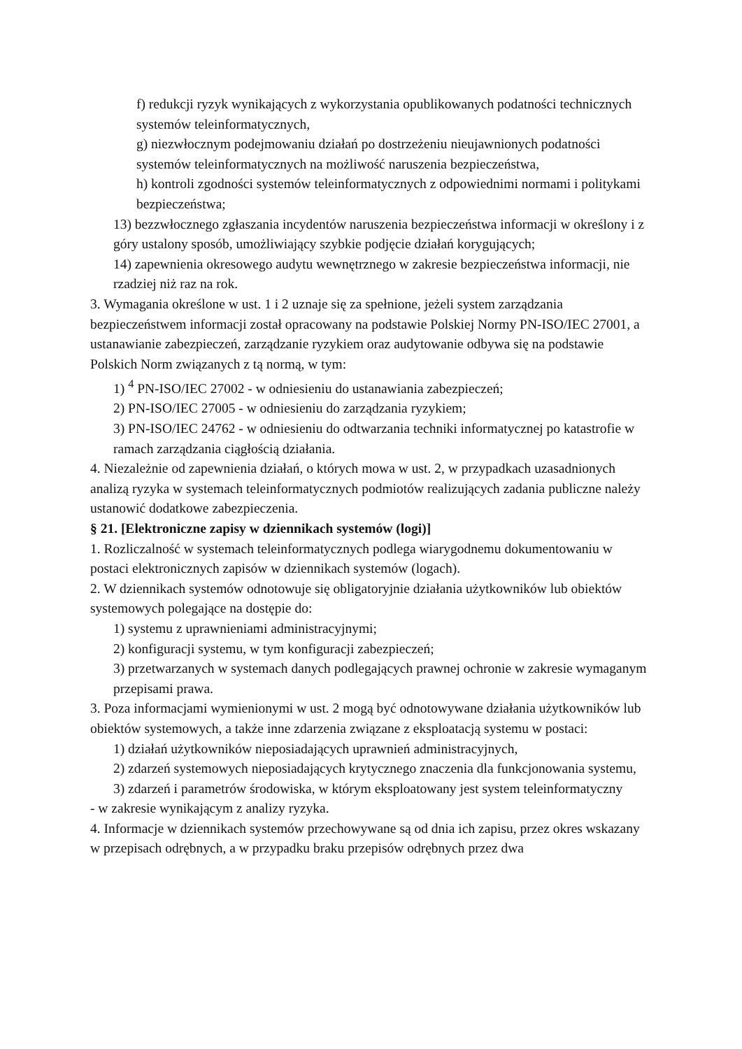f) redukcji ryzyk wynikających z wykorzystania opublikowanych podatności technicznych systemów teleinformatycznych,
g) niezwłocznym podejmowaniu działań po dostrzeżeniu nieujawnionych podatności systemów teleinformatycznych na możliwość naruszenia bezpieczeństwa,
h) kontroli zgodności systemów teleinformatycznych z odpowiednimi normami i politykami bezpieczeństwa;
13) bezzwłocznego zgłaszania incydentów naruszenia bezpieczeństwa informacji w określony i z góry ustalony sposób, umożliwiający szybkie podjęcie działań korygujących;
14) zapewnienia okresowego audytu wewnętrznego w zakresie bezpieczeństwa informacji, nie rzadziej niż raz na rok.
3. Wymagania określone w ust. 1 i 2 uznaje się za spełnione, jeżeli system zarządzania bezpieczeństwem informacji został opracowany na podstawie Polskiej Normy PN-ISO/IEC 27001, a ustanawianie zabezpieczeń, zarządzanie ryzykiem oraz audytowanie odbywa się na podstawie Polskich Norm związanych z tą normą, w tym:
1) <sup>4</sup> PN-ISO/IEC 27002 - w odniesieniu do ustanawiania zabezpieczeń;
2) PN-ISO/IEC 27005 - w odniesieniu do zarządzania ryzykiem;
3) PN-ISO/IEC 24762 - w odniesieniu do odtwarzania techniki informatycznej po katastrofie w ramach zarządzania ciągłością działania.
4. Niezależnie od zapewnienia działań, o których mowa w ust. 2, w przypadkach uzasadnionych analizą ryzyka w systemach teleinformatycznych podmiotów realizujących zadania publiczne należy ustanowić dodatkowe zabezpieczenia.
§ 21. [Elektroniczne zapisy w dziennikach systemów (logi)]
1. Rozliczalność w systemach teleinformatycznych podlega wiarygodnemu dokumentowaniu w postaci elektronicznych zapisów w dziennikach systemów (logach).
2. W dziennikach systemów odnotowuje się obligatoryjnie działania użytkowników lub obiektów systemowych polegające na dostępie do:
1) systemu z uprawnieniami administracyjnymi;
2) konfiguracji systemu, w tym konfiguracji zabezpieczeń;
3) przetwarzanych w systemach danych podlegających prawnej ochronie w zakresie wymaganym przepisami prawa.
3. Poza informacjami wymienionymi w ust. 2 mogą być odnotowywane działania użytkowników lub obiektów systemowych, a także inne zdarzenia związane z eksploatacją systemu w postaci:
1) działań użytkowników nieposiadających uprawnień administracyjnych,
2) zdarzeń systemowych nieposiadających krytycznego znaczenia dla funkcjonowania systemu,
3) zdarzeń i parametrów środowiska, w którym eksploatowany jest system teleinformatyczny
- w zakresie wynikającym z analizy ryzyka.
4. Informacje w dziennikach systemów przechowywane są od dnia ich zapisu, przez okres wskazany w przepisach odrębnych, a w przypadku braku przepisów odrębnych przez dwa